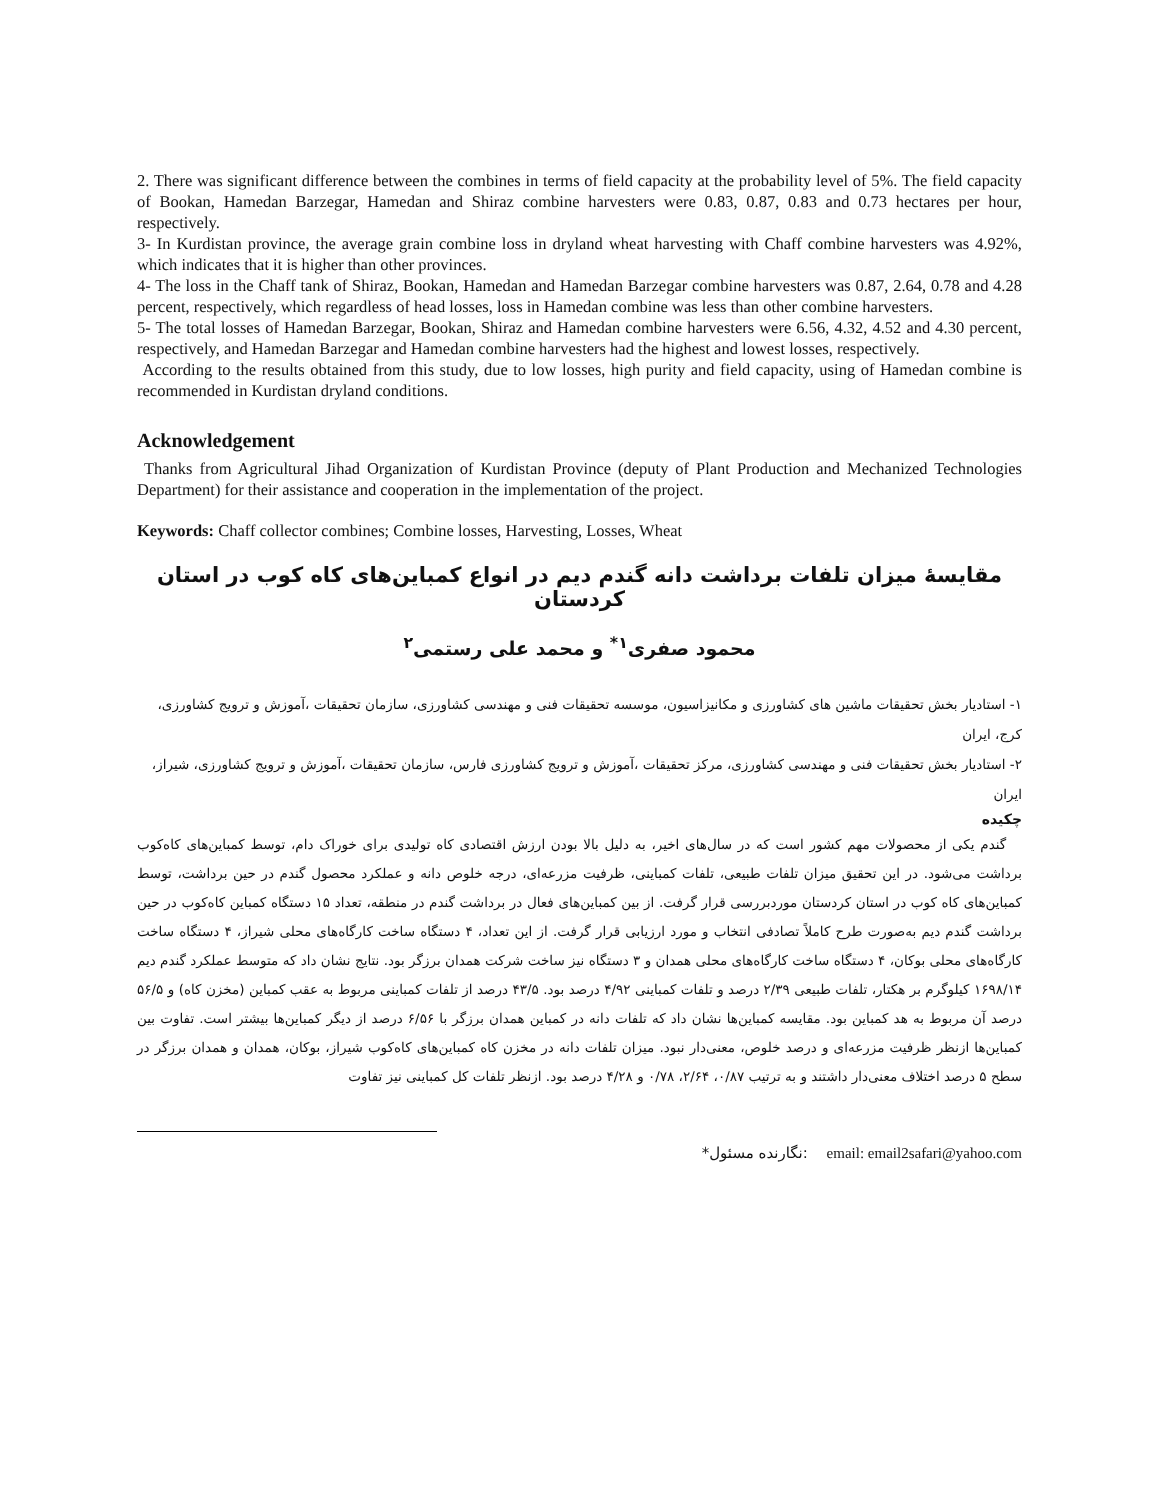2. There was significant difference between the combines in terms of field capacity at the probability level of 5%. The field capacity of Bookan, Hamedan Barzegar, Hamedan and Shiraz combine harvesters were 0.83, 0.87, 0.83 and 0.73 hectares per hour, respectively.
3- In Kurdistan province, the average grain combine loss in dryland wheat harvesting with Chaff combine harvesters was 4.92%, which indicates that it is higher than other provinces.
4- The loss in the Chaff tank of Shiraz, Bookan, Hamedan and Hamedan Barzegar combine harvesters was 0.87, 2.64, 0.78 and 4.28 percent, respectively, which regardless of head losses, loss in Hamedan combine was less than other combine harvesters.
5- The total losses of Hamedan Barzegar, Bookan, Shiraz and Hamedan combine harvesters were 6.56, 4.32, 4.52 and 4.30 percent, respectively, and Hamedan Barzegar and Hamedan combine harvesters had the highest and lowest losses, respectively.
According to the results obtained from this study, due to low losses, high purity and field capacity, using of Hamedan combine is recommended in Kurdistan dryland conditions.
Acknowledgement
Thanks from Agricultural Jihad Organization of Kurdistan Province (deputy of Plant Production and Mechanized Technologies Department) for their assistance and cooperation in the implementation of the project.
Keywords: Chaff collector combines; Combine losses, Harvesting, Losses, Wheat
مقایسۀ میزان تلفات برداشت دانه گندم دیم در انواع کمباین‌های کاه کوب در استان کردستان
محمود صفری<sup>۱*</sup> و محمد علی رستمی<sup>۲</sup>
۱- استادیار بخش تحقیقات ماشین های کشاورزی و مکانیزاسیون، موسسه تحقیقات فنی و مهندسی کشاورزی، سازمان تحقیقات ،آموزش و ترویج کشاورزی، کرج، ایران
۲- استادیار بخش تحقیقات فنی و مهندسی کشاورزی، مرکز تحقیقات ،آموزش و ترویج کشاورزی فارس، سازمان تحقیقات ،آموزش و ترویج کشاورزی، شیراز، ایران
چکیده
گندم یکی از محصولات مهم کشور است که در سال‌های اخیر، به دلیل بالا بودن ارزش اقتصادی کاه تولیدی برای خوراک دام، توسط کمباین‌های کاه‌کوب برداشت می‌شود. در این تحقیق میزان تلفات طبیعی، تلفات کمباینی، ظرفیت مزرعه‌ای، درجه خلوص دانه و عملکرد محصول گندم در حین برداشت، توسط کمباین‌های کاه کوب در استان کردستان موردبررسی قرار گرفت. از بین کمباین‌های فعال در برداشت گندم در منطقه، تعداد ۱۵ دستگاه کمباین کاه‌کوب در حین برداشت گندم دیم به‌صورت طرح کاملاً تصادفی انتخاب و مورد ارزیابی قرار گرفت. از این تعداد، ۴ دستگاه ساخت کارگاه‌های محلی شیراز، ۴ دستگاه ساخت کارگاه‌های محلی بوکان، ۴ دستگاه ساخت کارگاه‌های محلی همدان و ۳ دستگاه نیز ساخت شرکت همدان برزگر بود. نتایج نشان داد که متوسط عملکرد گندم دیم ۱۶۹۸/۱۴ کیلوگرم بر هکتار، تلفات طبیعی ۲/۳۹ درصد و تلفات کمباینی ۴/۹۲ درصد بود. ۴۳/۵ درصد از تلفات کمباینی مربوط به عقب کمباین (مخزن کاه) و ۵۶/۵ درصد آن مربوط به هد کمباین بود. مقایسه کمباین‌ها نشان داد که تلفات دانه در کمباین همدان برزگر با ۶/۵۶ درصد از دیگر کمباین‌ها بیشتر است. تفاوت بین کمباین‌ها ازنظر ظرفیت مزرعه‌ای و درصد خلوص، معنی‌دار نبود. میزان تلفات دانه در مخزن کاه کمباین‌های کاه‌کوب شیراز، بوکان، همدان و همدان برزگر در سطح ۵ درصد اختلاف معنی‌دار داشتند و به ترتیب ۰/۸۷، ۲/۶۴، ۰/۷۸ و ۴/۲۸ درصد بود. ازنظر تلفات کل کمباینی نیز تفاوت
*نگارنده مسئول: email: email2safari@yahoo.com